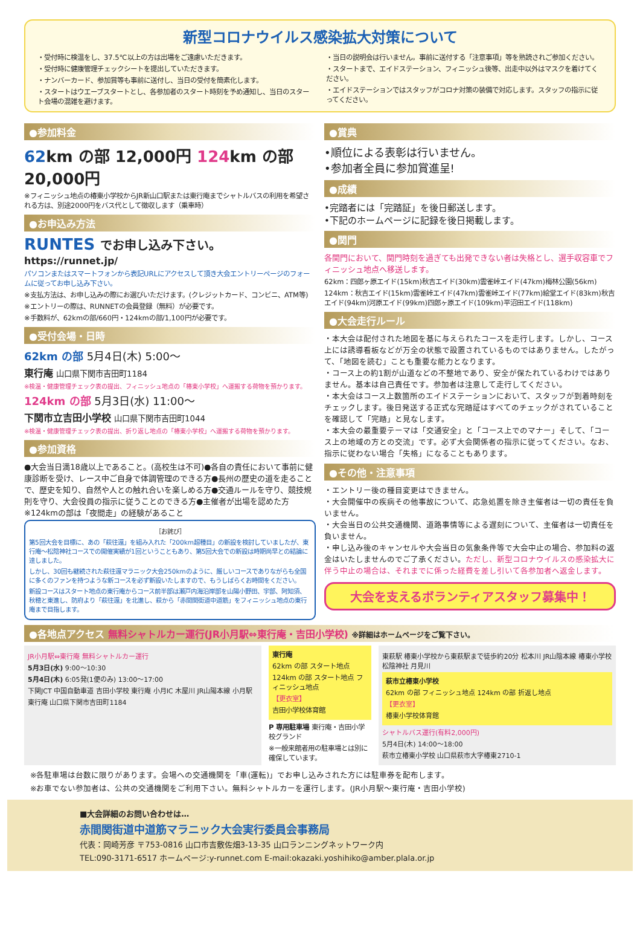新型コロナウイルス感染拡大対策について
・受付時に検温をし、37.5℃以上の方は出場をご遠慮いただきます。
・受付時に健康管理チェックシートを提出していただきます。
・ナンバーカード、参加賞等も事前に送付し、当日の受付を簡素化します。
・スタートはウエーブスタートとし、各参加者のスタート時刻を予め通知し、当日のスタート会場の混雑を避けます。
・当日の説明会は行いません。事前に送付する「注意事項」等を熟読されご参加ください。
・スタートまで、エイドステーション、フィニッシュ後等、出走中以外はマスクを着けてください。
・エイドステーションではスタッフがコロナ対策の装備で対応します。スタッフの指示に従ってください。
●参加料金
62km の部 12,000円 124km の部 20,000円
※フィニッシュ地点の椿東小学校からJR新山口駅または東行庵までシャトルバスの利用を希望される方は、別途2000円をバス代として徴収します（乗車時）
●お申込み方法
RUNTES でお申し込み下さい。
https://runnet.jp/
パソコンまたはスマートフォンから表記URLにアクセスして頂き大会エントリーページのフォームに従ってお申し込み下さい。
※支払方法は、お申し込みの際にお選びいただけます。(クレジットカード、コンビニ、ATM等)
※エントリーの際は、RUNNETの会員登録（無料）が必要です。
※手数料が、62kmの部/660円・124kmの部/1,100円が必要です。
●受付会場・日時
62km の部 5月4日(木) 5:00～
東行庵 山口県下関市吉田町1184
※検温・健康管理チェック表の提出、フィニッシュ地点の「椿東小学校」へ運搬する荷物を預かります。
124km の部 5月3日(水) 11:00～
下関市立吉田小学校 山口県下関市吉田町1044
※検温・健康管理チェック表の提出、折り返し地点の「椿東小学校」へ運搬する荷物を預かります。
●参加資格
●大会当日満18歳以上であること。(高校生は不可)●各自の責任において事前に健康診断を受け、レース中ご自身で体調管理のできる方●長州の歴史の道を走ることで、歴史を知り、自然や人との触れ合いを楽しめる方●交通ルールを守り、競技規則を守り、大会役員の指示に従うことのできる方●主催者が出場を認めた方 ※124kmの部は「夜間走」の経験があること
［お詫び］
第5回大会を目標に、あの「萩往還」を組み入れた「200km超種目」の新設を検討していましたが、東行庵～松陰神社コースでの開催実績が1回ということもあり、第5回大会での新設は時期尚早との結論に達しました。
しかし、30回も継続された萩往還マラニック大会250kmのように、厳しいコースでありながらも全国に多くのファンを持つような新コースを必ず新設いたしますので、もうしばらくお時間をください。
新設コースはスタート地点の東行庵からコース前半部は瀬戸内海沿岸部を山陽小野田、宇部、阿知須、秋穂と東進し、防府より「萩往還」を北進し、萩から「赤間関街道中道筋」をフィニッシュ地点の東行庵まで目指します。
●賞典
•順位による表彰は行いません。
•参加者全員に参加賞進呈!
●成績
•完踏者には「完踏証」を後日郵送します。
•下記のホームページに記録を後日掲載します。
●関門
各関門において、関門時刻を過ぎても出発できない者は失格とし、選手収容車でフィニッシュ地点へ移送します。
62km：四郎ヶ原エイド(15km)秋吉エイド(30km)雲雀峠エイド(47km)梅林公園(56km)
124km：秋吉エイド(15km)雲雀峠エイド(47km)雲雀峠エイド(77km)絵堂エイド(83km)秋吉エイド(94km)河原エイド(99km)四郎ヶ原エイド(109km)平沼田エイド(118km)
●大会走行ルール
・本大会は配付された地図を基に与えられたコースを走行します。しかし、コース上には誘導看板などが万全の状態で設置されているものではありません。したがって、「地図を読む」ことも重要な能力となります。
・コース上の約1割が山道などの不整地であり、安全が保たれているわけではありません。基本は自己責任です。参加者は注意して走行してください。
・本大会はコース上数箇所のエイドステーションにおいて、スタッフが到着時刻をチェックします。後日発送する正式な完踏証はすべてのチェックがされていることを確認して「完踏」と見なします。
・本大会の最重要テーマは「交通安全」と「コース上でのマナー」そして、「コース上の地域の方との交流」です。必ず大会関係者の指示に従ってください。なお、指示に従わない場合「失格」になることもあります。
●その他・注意事項
・エントリー後の種目変更はできません。
・大会開催中の疾病その他事故について、応急処置を除き主催者は一切の責任を負いません。
・大会当日の公共交通機関、道路事情等による遅刻について、主催者は一切責任を負いません。
・申し込み後のキャンセルや大会当日の気象条件等で大会中止の場合、参加料の返金はいたしませんのでご了承ください。ただし、新型コロナウイルスの感染拡大に伴う中止の場合は、それまでに係った経費を差し引いて各参加者へ返金します。
大会を支えるボランティアスタッフ募集中！
●各地点アクセス 無料シャトルカー運行(JR小月駅⇔東行庵・吉田小学校) ※詳細はホームページをご覧下さい。
JR小月駅⇔東行庵 無料シャトルカー運行
5月3日(水) 9:00～10:30
5月4日(木) 6:05発(1便のみ) 13:00～17:00
下関JCT 中国自動車道 吉田小学校 東行庵 小月IC 木屋川 JR山陽本線 小月駅
東行庵 山口県下関市吉田町1184
東行庵
62km の部 スタート地点
124km の部 スタート地点 フィニッシュ地点
【更衣室】
吉田小学校体育館
P 専用駐車場 東行庵・吉田小学校グランド
※一般来館者用の駐車場とは別に確保しています。
東萩駅 椿東小学校から東萩駅まで徒歩約20分 松本川 JR山陰本線 椿東小学校 松陰神社 月見川
萩市立椿東小学校
62km の部 フィニッシュ地点 124km の部 折返し地点
【更衣室】
椿東小学校体育館
シャトルバス運行(有料2,000円)
5月4日(木) 14:00～18:00
萩市立椿東小学校 山口県萩市大字椿東2710-1
※各駐車場は台数に限りがあります。会場への交通機関を「車(運転)」でお申し込みされた方には駐車券を配布します。
※お車でない参加者は、公共の交通機関をご利用下さい。無料シャトルカーを運行します。(JR小月駅～東行庵・吉田小学校)
■大会詳細のお問い合わせは…
赤間関街道中道筋マラニック大会実行委員会事務局
代表：岡崎芳彦 〒753-0816 山口市吉敷佐畑3-13-35 山口ランニングネットワーク内
TEL:090-3171-6517 ホームページ:y-runnet.com E-mail:okazaki.yoshihiko@amber.plala.or.jp